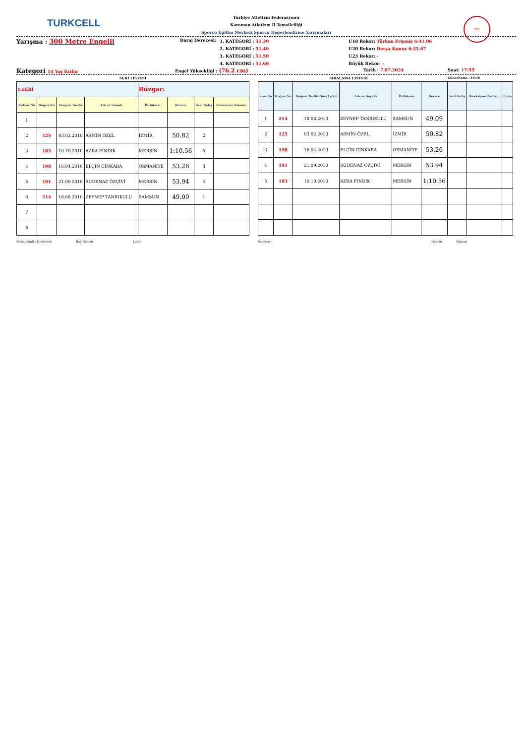TURKCELL
TAF
Türkiye Atletizm Federasyonu
Karaman Atletizm İl Temsilciliği
Sporcu Eğitim Merkezi Sporcu Değerlendirme Yarışmaları
Yarışma : 300 Metre Engelli
Baraj Derecesi:
1. KATEGORİ : 51.30
2. KATEGORİ : 51.40
3. KATEGORİ : 51.50
4. KATEGORİ : 51.60
U18 Rekor: Türkan Erişmiş 6:41.06
U20 Rekor: Derya Kunur 6:35.67
U23 Rekor: -
Büyük Rekor: -
Kategori 14 Yaş Kızlar Engel Yüksekliği : (76.2 cm)
Tarih : 7.07.2024 Saat: 17:55
SERİ LİSTESİ SIRALAMA LİSTESİ
Güncelleme : 18:48
| 1.SERİ | | | | Rüzgar: | | | |
| Kulvar No | Göğüs No | Doğum Tarihi | Adı ve Soyadı | İli-Takımı | Derece | Seri Geliş | Reaksiyon Zamanı |
| 1 | | | | | | | |
| 2 | 125 | 03.02.2010 | ASMİN ÖZEL | İZMİR | 50.82 | 2 | |
| 3 | 183 | 10.10.2010 | AZRA FINDIK | MERSİN | 1:10.56 | 5 | |
| 4 | 198 | 16.04.2010 | ELÇİN CİNKARA | OSMANİYE | 53.26 | 3 | |
| 5 | 191 | 21.09.2010 | SUDENAZ ÖZÇİVİ | MERSİN | 53.94 | 4 | |
| 6 | 214 | 18.08.2010 | ZEYNEP TANRIKULU | SAMSUN | 49.09 | 1 | |
| 7 | | | | | | | |
| 8 | | | | | | | |
| Sıra No | Göğüs No | Doğum Tarihi Gün/Ay/Yıl | Adı ve Soyadı | İli-Takımı | Derece | Seri Geliş | Reaksiyon Zamanı | Puan |
| --- | --- | --- | --- | --- | --- | --- | --- | --- |
| 1 | 214 | 18.08.2010 | ZEYNEP TANRIKULU | SAMSUN | 49.09 | | | |
| 2 | 125 | 03.02.2010 | ASMİN ÖZEL | İZMİR | 50.82 | | | |
| 3 | 198 | 16.04.2010 | ELÇİN CİNKARA | OSMANİYE | 53.26 | | | |
| 4 | 191 | 21.09.2010 | SUDENAZ ÖZÇİVİ | MERSİN | 53.94 | | | |
| 5 | 183 | 10.10.2010 | AZRA FINDIK | MERSİN | 1:10.56 | | | |
Müsabakalar Direktörü Baş Hakem Lider Sekreter Hakem Hakem